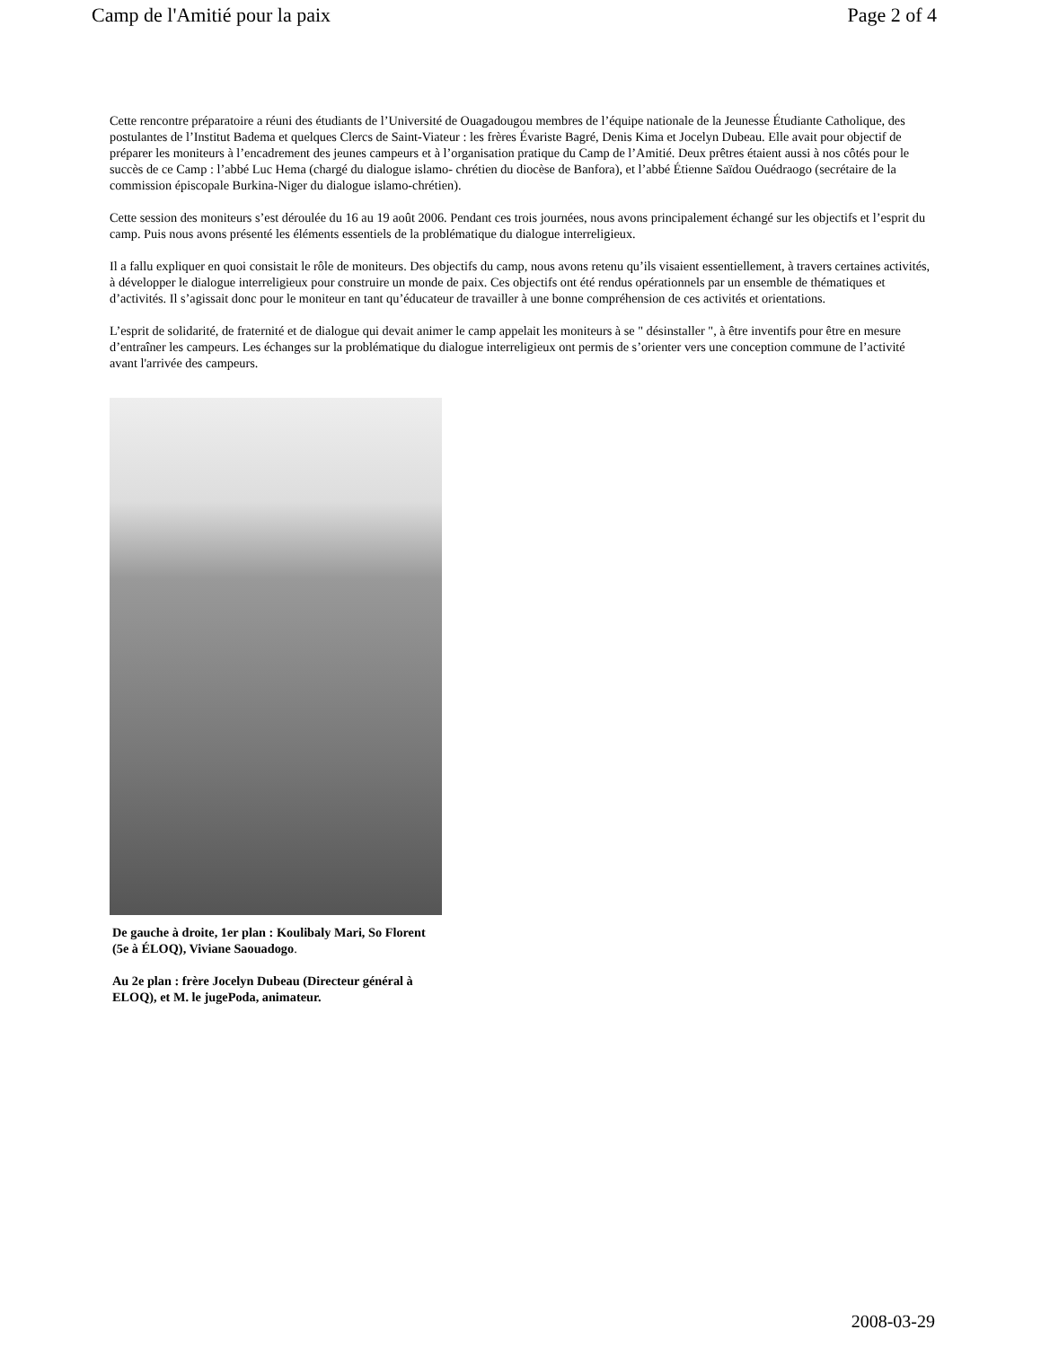Camp de l'Amitié pour la paix Page 2 of 4
Cette rencontre préparatoire a réuni des étudiants de l’Université de Ouagadougou membres de l’équipe nationale de la Jeunesse Étudiante Catholique, des postulantes de l’Institut Badema et quelques Clercs de Saint-Viateur : les frères Évariste Bagré, Denis Kima et Jocelyn Dubeau. Elle avait pour objectif de préparer les moniteurs à l’encadrement des jeunes campeurs et à l’organisation pratique du Camp de l’Amitié. Deux prêtres étaient aussi à nos côtés pour le succès de ce Camp : l’abbé Luc Hema (chargé du dialogue islamo- chrétien du diocèse de Banfora), et l’abbé Étienne Saïdou Ouédraogo (secrétaire de la commission épiscopale Burkina-Niger du dialogue islamo-chrétien).
Cette session des moniteurs s’est déroulée du 16 au 19 août 2006. Pendant ces trois journées, nous avons principalement échangé sur les objectifs et l’esprit du camp. Puis nous avons présenté les éléments essentiels de la problématique du dialogue interreligieux.
Il a fallu expliquer en quoi consistait le rôle de moniteurs. Des objectifs du camp, nous avons retenu qu’ils visaient essentiellement, à travers certaines activités, à développer le dialogue interreligieux pour construire un monde de paix. Ces objectifs ont été rendus opérationnels par un ensemble de thématiques et d’activités. Il s’agissait donc pour le moniteur en tant qu’éducateur de travailler à une bonne compréhension de ces activités et orientations.
L’esprit de solidarité, de fraternité et de dialogue qui devait animer le camp appelait les moniteurs à se " désinstaller ", à être inventifs pour être en mesure d’entraîner les campeurs. Les échanges sur la problématique du dialogue interreligieux ont permis de s’orienter vers une conception commune de l’activité avant l'arrivée des campeurs.
De gauche à droite, 1er plan : Koulibaly Mari, So Florent (5e à ÉLOQ), Viviane Saouadogo.
Au 2e plan : frère Jocelyn Dubeau (Directeur général à ELOQ), et M. le jugePoda, animateur.
2008-03-29